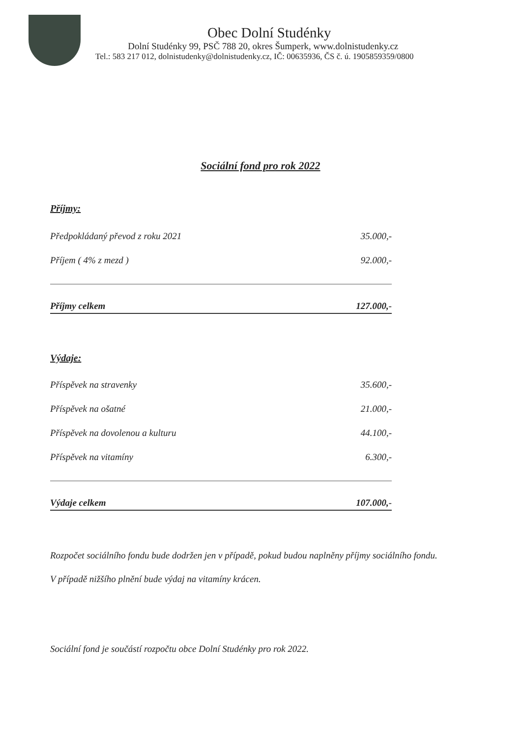Obec Dolní Studénky
Dolní Studénky 99, PSČ 788 20, okres Šumperk, www.dolnistudenky.cz
Tel.: 583 217 012, dolnistudenky@dolnistudenky.cz, IČ: 00635936, ČS č. ú. 1905859359/0800
Sociální fond pro rok 2022
Příjmy:
| Předpokládaný převod z roku 2021 | 35.000,- |
| Příjem ( 4% z mezd ) | 92.000,- |
| Příjmy celkem | 127.000,- |
Výdaje:
| Příspěvek na stravenky | 35.600,- |
| Příspěvek na ošatné | 21.000,- |
| Příspěvek na dovolenou a kulturu | 44.100,- |
| Příspěvek na vitamíny | 6.300,- |
| Výdaje celkem | 107.000,- |
Rozpočet sociálního fondu bude dodržen jen v případě, pokud budou naplněny příjmy sociálního fondu.
V případě nižšího plnění bude výdaj na vitamíny krácen.
Sociální fond je součástí rozpočtu obce Dolní Studénky pro rok 2022.